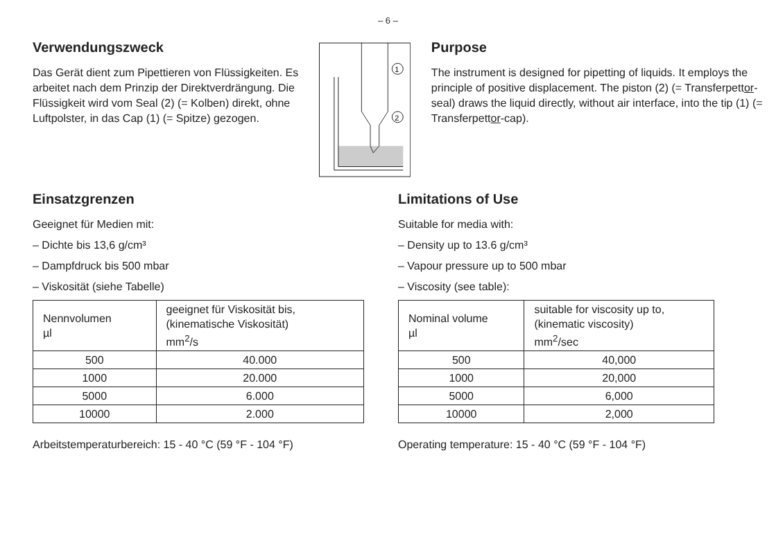– 6 –
Verwendungszweck
Das Gerät dient zum Pipettieren von Flüssigkeiten. Es arbeitet nach dem Prinzip der Direktverdrängung. Die Flüssigkeit wird vom Seal (2) (= Kolben) direkt, ohne Luftpolster, in das Cap (1) (= Spitze) gezogen.
1
2
Purpose
The instrument is designed for pipetting of liquids. It employs the principle of positive displacement. The piston (2) (= Transferpettor-seal) draws the liquid directly, without air interface, into the tip (1) (= Transferpettor-cap).
Einsatzgrenzen
Geeignet für Medien mit:
– Dichte bis 13,6 g/cm³
– Dampfdruck bis 500 mbar
– Viskosität (siehe Tabelle)
| Nennvolumen µl | geeignet für Viskosität bis, (kinematische Viskosität) mm<sup>2</sup>/s |
| 500 | 40.000 |
| 1000 | 20.000 |
| 5000 | 6.000 |
| 10000 | 2.000 |
Arbeitstemperaturbereich: 15 - 40 °C (59 °F - 104 °F)
Limitations of Use
Suitable for media with:
– Density up to 13.6 g/cm³
– Vapour pressure up to 500 mbar
– Viscosity (see table):
| Nominal volume µl | suitable for viscosity up to, (kinematic viscosity) mm<sup>2</sup>/sec |
| 500 | 40,000 |
| 1000 | 20,000 |
| 5000 | 6,000 |
| 10000 | 2,000 |
Operating temperature: 15 - 40 °C (59 °F - 104 °F)